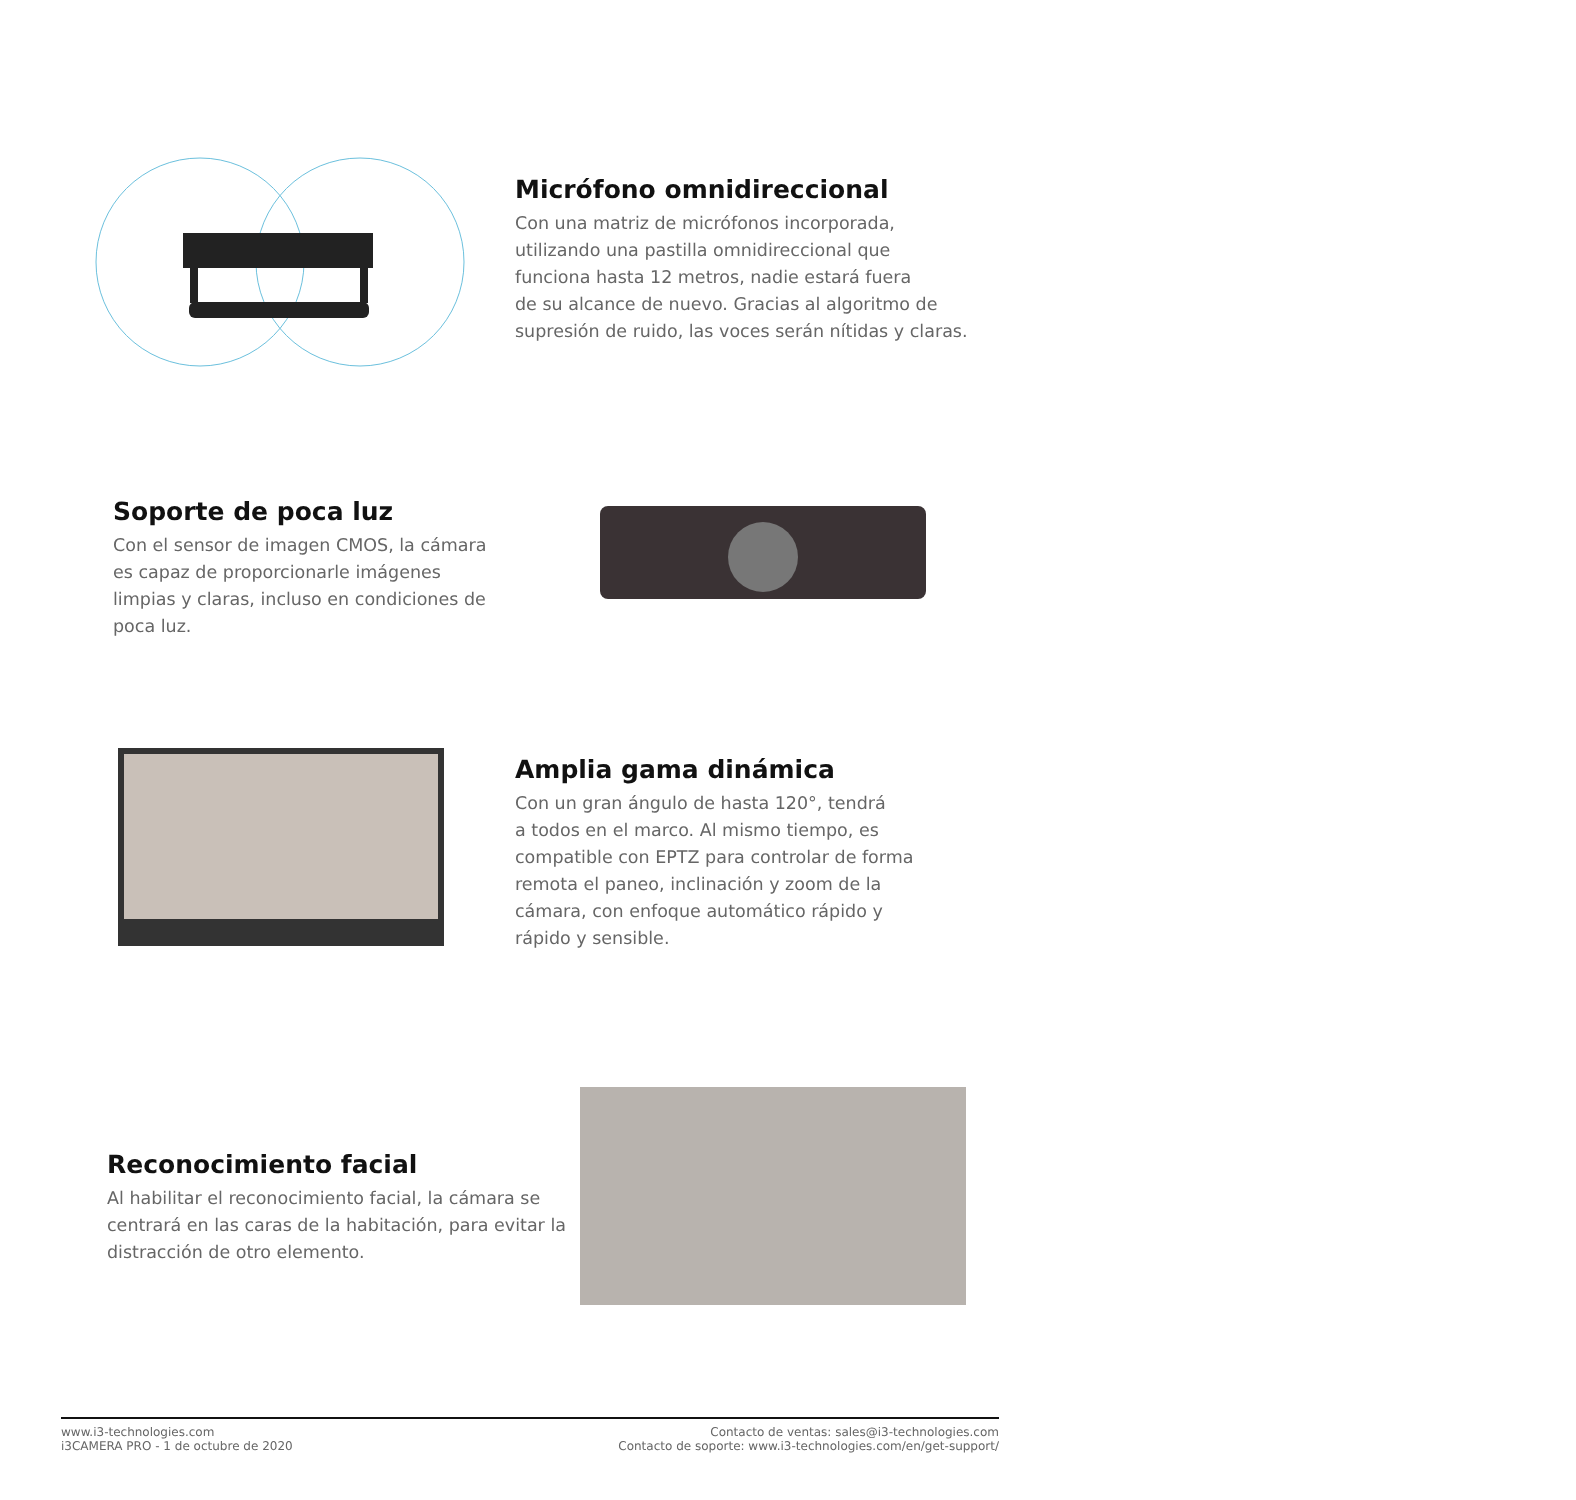Micrófono omnidireccional
Con una matriz de micrófonos incorporada,
utilizando una pastilla omnidireccional que
funciona hasta 12 metros, nadie estará fuera
de su alcance de nuevo. Gracias al algoritmo de
supresión de ruido, las voces serán nítidas y claras.
Soporte de poca luz
Con el sensor de imagen CMOS, la cámara
es capaz de proporcionarle imágenes
limpias y claras, incluso en condiciones de
poca luz.
Amplia gama dinámica
Con un gran ángulo de hasta 120°, tendrá
a todos en el marco. Al mismo tiempo, es
compatible con EPTZ para controlar de forma
remota el paneo, inclinación y zoom de la
cámara, con enfoque automático rápido y
rápido y sensible.
Reconocimiento facial
Al habilitar el reconocimiento facial, la cámara se
centrará en las caras de la habitación, para evitar la
distracción de otro elemento.
www.i3-technologies.com
i3CAMERA PRO - 1 de octubre de 2020
Contacto de ventas: sales@i3-technologies.com
Contacto de soporte: www.i3-technologies.com/en/get-support/